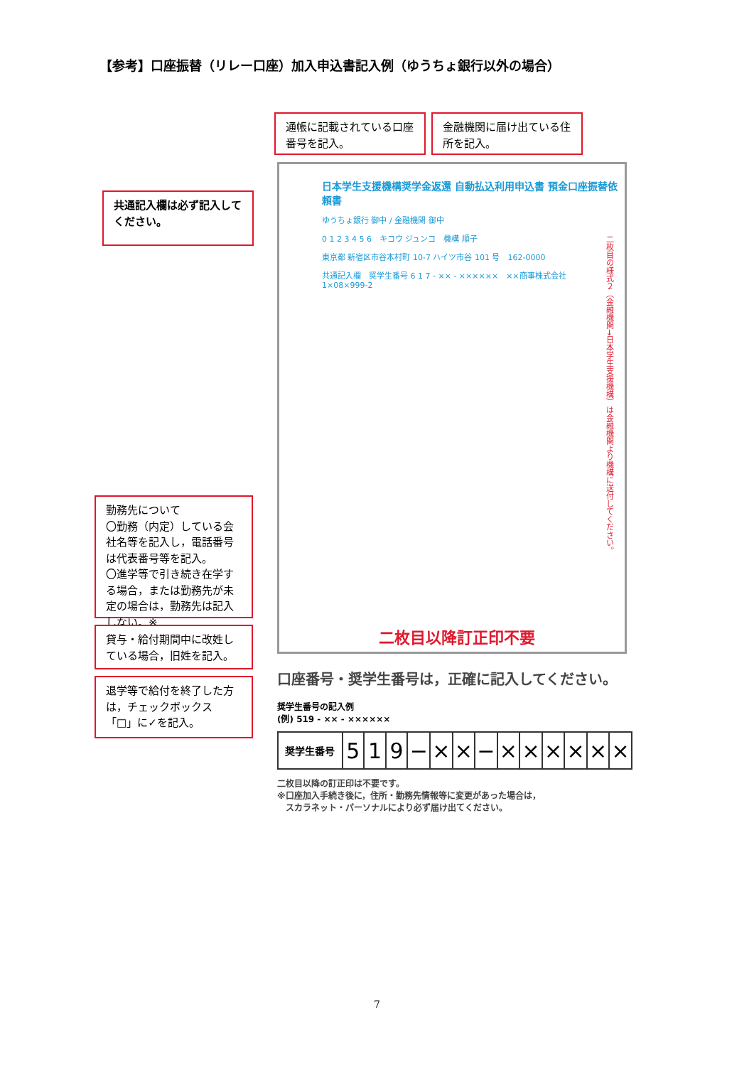【参考】口座振替（リレー口座）加入申込書記入例（ゆうちょ銀行以外の場合）
通帳に記載されている口座番号を記入。
金融機関に届け出ている住所を記入。
共通記入欄は必ず記入してください。
日本学生支援機構奨学金返還 自動払込利用申込書 預金口座振替依頼書
ゆうちょ銀行 御中 / 金融機関 御中
0 1 2 3 4 5 6　キコウ ジュンコ　機構 順子
東京都 新宿区市谷本村町 10-7 ハイツ市谷 101 号　162-0000
共通記入欄　奨学生番号 6 1 7 - ×× - ××××××　××商事株式会社　1×08×999-2
二枚目の様式２（金融機関→日本学生支援機構）は金融機関より機構に送付してください。
二枚目以降訂正印不要
勤務先について
〇勤務（内定）している会社名等を記入し，電話番号は代表番号等を記入。
〇進学等で引き続き在学する場合，または勤務先が未定の場合は，勤務先は記入しない。※
貸与・給付期間中に改姓している場合，旧姓を記入。
退学等で給付を終了した方は，チェックボックス「□」に✓を記入。
口座番号・奨学生番号は，正確に記入してください。
奨学生番号の記入例
(例) 519 - ×× - ××××××
| 奨学生番号 | 5 | 1 | 9 | − | × | × | − | × | × | × | × | × | × |
二枚目以降の訂正印は不要です。
※口座加入手続き後に，住所・勤務先情報等に変更があった場合は，
　スカラネット・パーソナルにより必ず届け出てください。
7